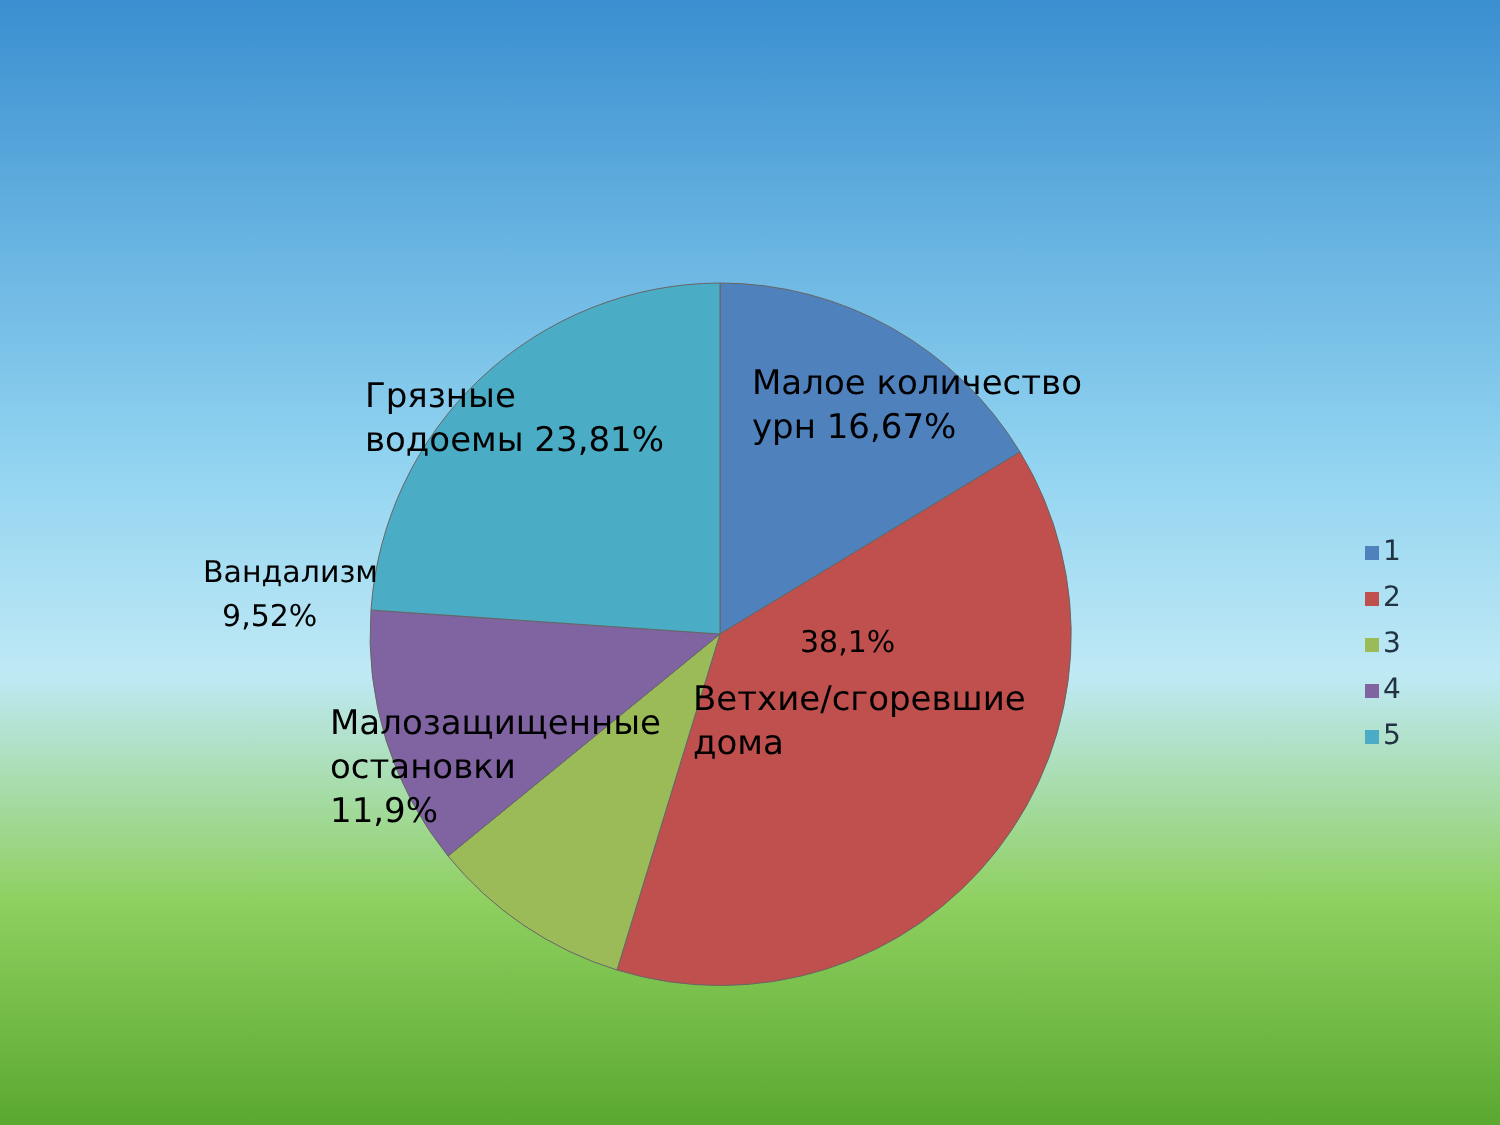Грязные
водоемы 23,81%
Малое количество
урн 16,67%
Вандализм
9,52%
38,1%
Ветхие/сгоревшие
дома
Малозащищенные остановки 11,9%
1
2
3
4
5